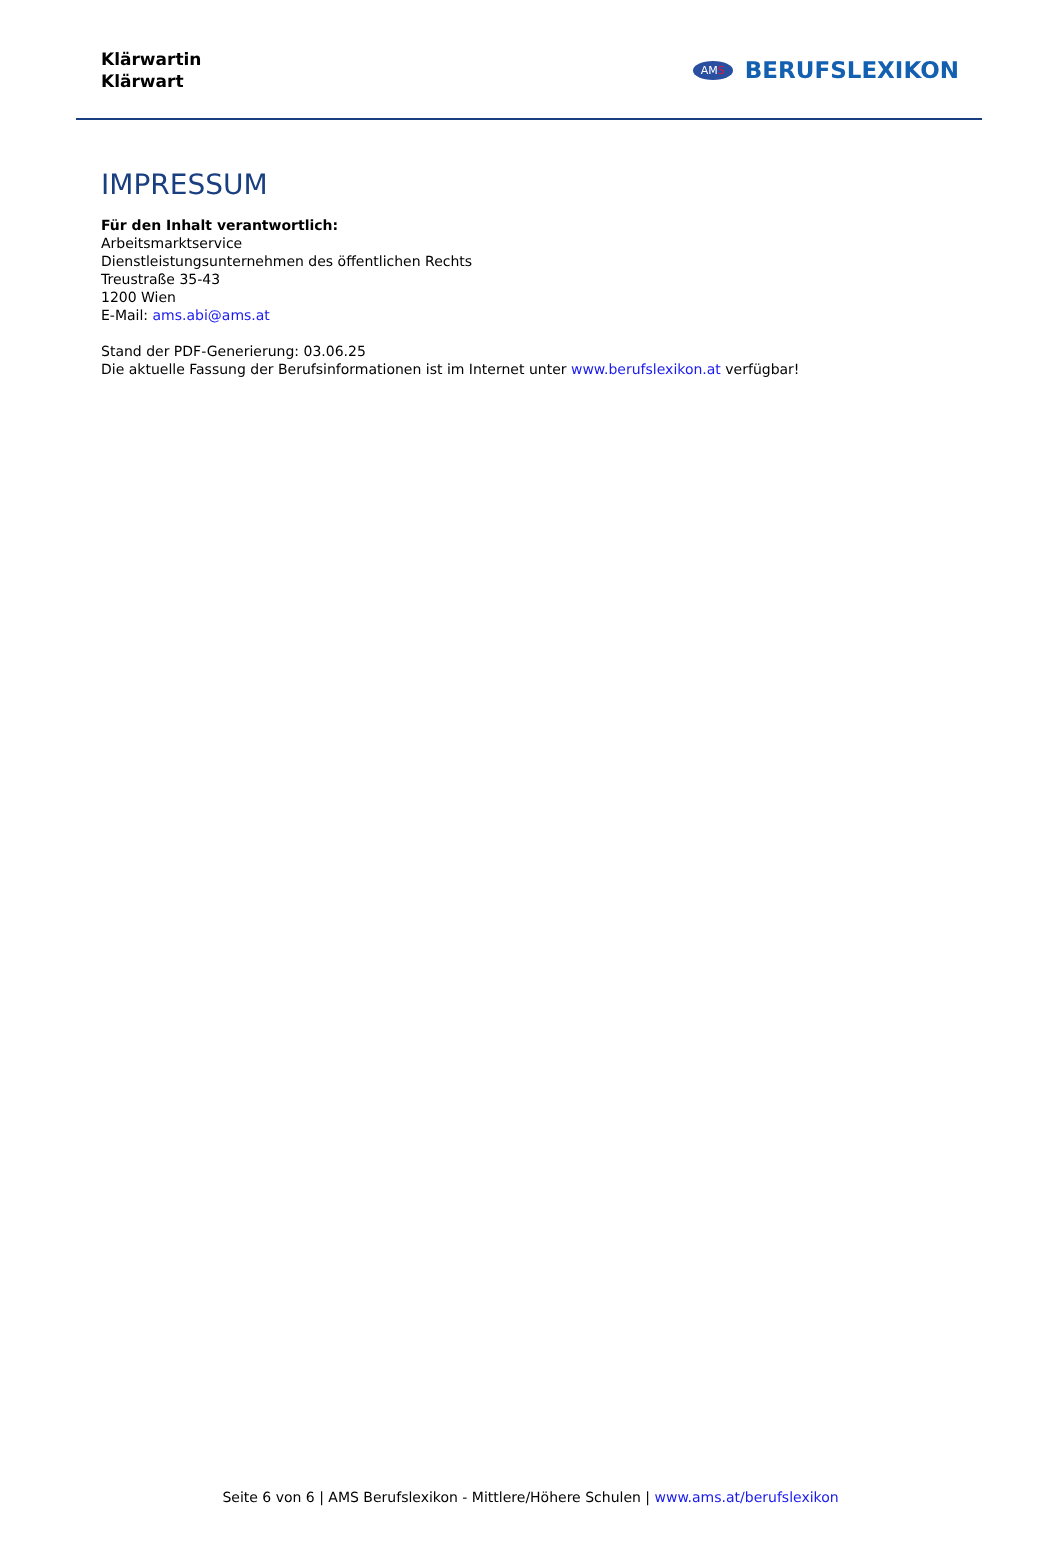Klärwartin
Klärwart
AMS BERUFSLEXIKON
IMPRESSUM
Für den Inhalt verantwortlich:
Arbeitsmarktservice
Dienstleistungsunternehmen des öffentlichen Rechts
Treustraße 35-43
1200 Wien
E-Mail: ams.abi@ams.at
Stand der PDF-Generierung: 03.06.25
Die aktuelle Fassung der Berufsinformationen ist im Internet unter www.berufslexikon.at verfügbar!
Seite 6 von 6 | AMS Berufslexikon - Mittlere/Höhere Schulen | www.ams.at/berufslexikon